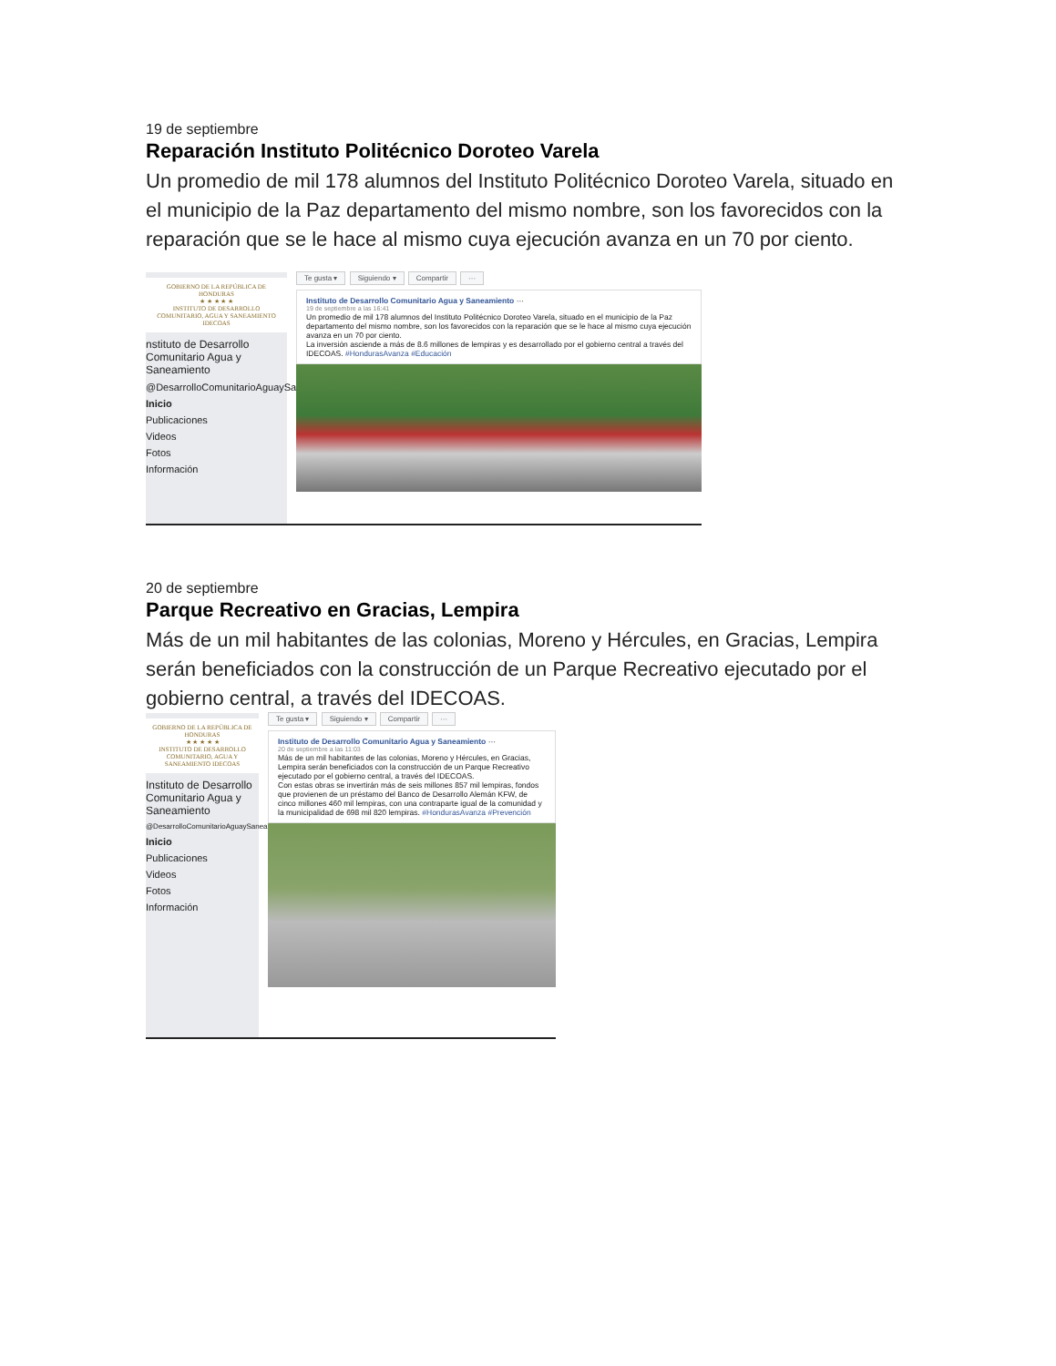19 de septiembre
Reparación Instituto Politécnico Doroteo Varela
Un promedio de mil 178 alumnos del Instituto Politécnico Doroteo Varela, situado en el municipio de la Paz departamento del mismo nombre, son los favorecidos con la reparación que se le hace al mismo cuya ejecución avanza en un 70 por ciento.
GOBIERNO DE LA REPÚBLICA DE HONDURAS
★ ★ ★ ★ ★
INSTITUTO DE DESARROLLO COMUNITARIO, AGUA Y SANEAMIENTO IDECOAS
nstituto de Desarrollo Comunitario Agua y Saneamiento
@DesarrolloComunitarioAguaySaneamiento
Inicio
Publicaciones
Videos
Fotos
Información
Te gusta ▾ Siguiendo ▾ Compartir ···
Instituto de Desarrollo Comunitario Agua y Saneamiento ···
19 de septiembre a las 16:41
Un promedio de mil 178 alumnos del Instituto Politécnico Doroteo Varela, situado en el municipio de la Paz departamento del mismo nombre, son los favorecidos con la reparación que se le hace al mismo cuya ejecución avanza en un 70 por ciento.
La inversión asciende a más de 8.6 millones de lempiras y es desarrollado por el gobierno central a través del IDECOAS. #HondurasAvanza #Educación
20 de septiembre
Parque Recreativo en Gracias, Lempira
Más de un mil habitantes de las colonias, Moreno y Hércules, en Gracias, Lempira serán beneficiados con la construcción de un Parque Recreativo ejecutado por el gobierno central, a través del IDECOAS.
GOBIERNO DE LA REPÚBLICA DE HONDURAS
★ ★ ★ ★ ★
INSTITUTO DE DESARROLLO COMUNITARIO, AGUA Y SANEAMIENTO IDECOAS
Instituto de Desarrollo Comunitario Agua y Saneamiento
@DesarrolloComunitarioAguaySaneamiento
Inicio
Publicaciones
Videos
Fotos
Información
Te gusta ▾ Siguiendo ▾ Compartir ···
Instituto de Desarrollo Comunitario Agua y Saneamiento ···
20 de septiembre a las 11:03
Más de un mil habitantes de las colonias, Moreno y Hércules, en Gracias, Lempira serán beneficiados con la construcción de un Parque Recreativo ejecutado por el gobierno central, a través del IDECOAS.
Con estas obras se invertirán más de seis millones 857 mil lempiras, fondos que provienen de un préstamo del Banco de Desarrollo Alemán KFW, de cinco millones 460 mil lempiras, con una contraparte igual de la comunidad y la municipalidad de 698 mil 820 lempiras. #HondurasAvanza #Prevención